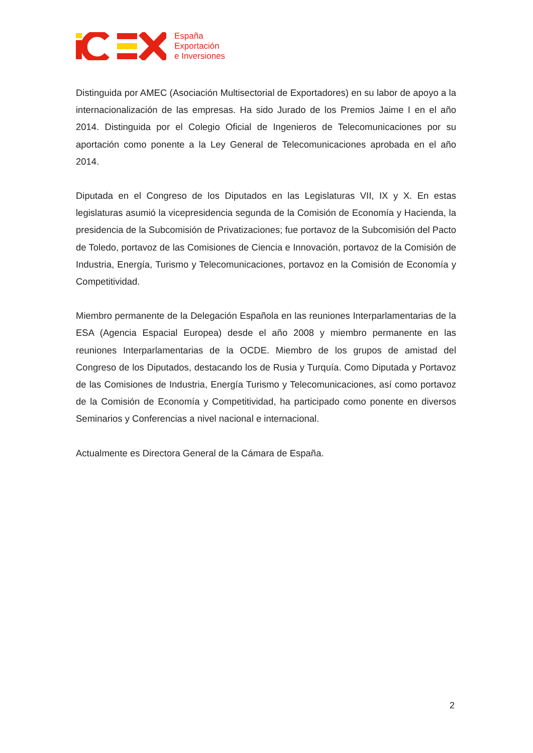España
Exportación
e Inversiones
Distinguida por AMEC (Asociación Multisectorial de Exportadores) en su labor de apoyo a la internacionalización de las empresas. Ha sido Jurado de los Premios Jaime I en el año 2014. Distinguida por el Colegio Oficial de Ingenieros de Telecomunicaciones por su aportación como ponente a la Ley General de Telecomunicaciones aprobada en el año 2014.
Diputada en el Congreso de los Diputados en las Legislaturas VII, IX y X. En estas legislaturas asumió la vicepresidencia segunda de la Comisión de Economía y Hacienda, la presidencia de la Subcomisión de Privatizaciones; fue portavoz de la Subcomisión del Pacto de Toledo, portavoz de las Comisiones de Ciencia e Innovación, portavoz de la Comisión de Industria, Energía, Turismo y Telecomunicaciones, portavoz en la Comisión de Economía y Competitividad.
Miembro permanente de la Delegación Española en las reuniones Interparlamentarias de la ESA (Agencia Espacial Europea) desde el año 2008 y miembro permanente en las reuniones Interparlamentarias de la OCDE. Miembro de los grupos de amistad del Congreso de los Diputados, destacando los de Rusia y Turquía. Como Diputada y Portavoz de las Comisiones de Industria, Energía Turismo y Telecomunicaciones, así como portavoz de la Comisión de Economía y Competitividad, ha participado como ponente en diversos Seminarios y Conferencias a nivel nacional e internacional.
Actualmente es Directora General de la Cámara de España.
2